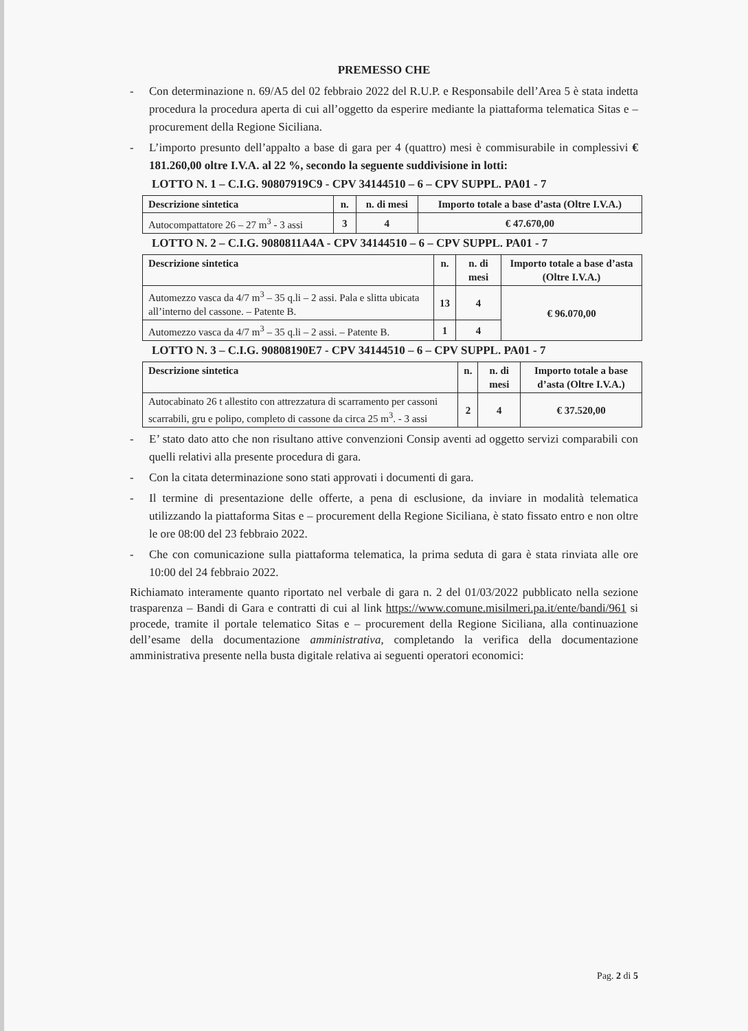PREMESSO CHE
- Con determinazione n. 69/A5 del 02 febbraio 2022 del R.U.P. e Responsabile dell’Area 5 è stata indetta procedura la procedura aperta di cui all’oggetto da esperire mediante la piattaforma telematica Sitas e – procurement della Regione Siciliana.
- L’importo presunto dell’appalto a base di gara per 4 (quattro) mesi è commisurabile in complessivi € 181.260,00 oltre I.V.A. al 22 %, secondo la seguente suddivisione in lotti:
LOTTO N. 1 – C.I.G. 90807919C9 - CPV 34144510 – 6 – CPV SUPPL. PA01 - 7
| Descrizione sintetica | n. | n. di mesi | Importo totale a base d’asta (Oltre I.V.A.) |
| --- | --- | --- | --- |
| Autocompattatore 26 – 27 m<sup>3</sup> - 3 assi | 3 | 4 | € 47.670,00 |
LOTTO N. 2 – C.I.G. 9080811A4A - CPV 34144510 – 6 – CPV SUPPL. PA01 - 7
| Descrizione sintetica | n. | n. di mesi | Importo totale a base d’asta (Oltre I.V.A.) |
| --- | --- | --- | --- |
| Automezzo vasca da 4/7 m<sup>3</sup> – 35 q.li – 2 assi. Pala e slitta ubicata all’interno del cassone. – Patente B. | 13 | 4 | € 96.070,00 |
| Automezzo vasca da 4/7 m<sup>3</sup> – 35 q.li – 2 assi. – Patente B. | 1 | 4 | |
LOTTO N. 3 – C.I.G. 90808190E7 - CPV 34144510 – 6 – CPV SUPPL. PA01 - 7
| Descrizione sintetica | n. | n. di mesi | Importo totale a base d’asta (Oltre I.V.A.) |
| --- | --- | --- | --- |
| Autocabinato 26 t allestito con attrezzatura di scarramento per cassoni scarrabili, gru e polipo, completo di cassone da circa 25 m<sup>3</sup>. - 3 assi | 2 | 4 | € 37.520,00 |
- E’ stato dato atto che non risultano attive convenzioni Consip aventi ad oggetto servizi comparabili con quelli relativi alla presente procedura di gara.
- Con la citata determinazione sono stati approvati i documenti di gara.
- Il termine di presentazione delle offerte, a pena di esclusione, da inviare in modalità telematica utilizzando la piattaforma Sitas e – procurement della Regione Siciliana, è stato fissato entro e non oltre le ore 08:00 del 23 febbraio 2022.
- Che con comunicazione sulla piattaforma telematica, la prima seduta di gara è stata rinviata alle ore 10:00 del 24 febbraio 2022.
Richiamato interamente quanto riportato nel verbale di gara n. 2 del 01/03/2022 pubblicato nella sezione trasparenza – Bandi di Gara e contratti di cui al link https://www.comune.misilmeri.pa.it/ente/bandi/961 si procede, tramite il portale telematico Sitas e – procurement della Regione Siciliana, alla continuazione dell’esame della documentazione amministrativa, completando la verifica della documentazione amministrativa presente nella busta digitale relativa ai seguenti operatori economici:
Pag. 2 di 5